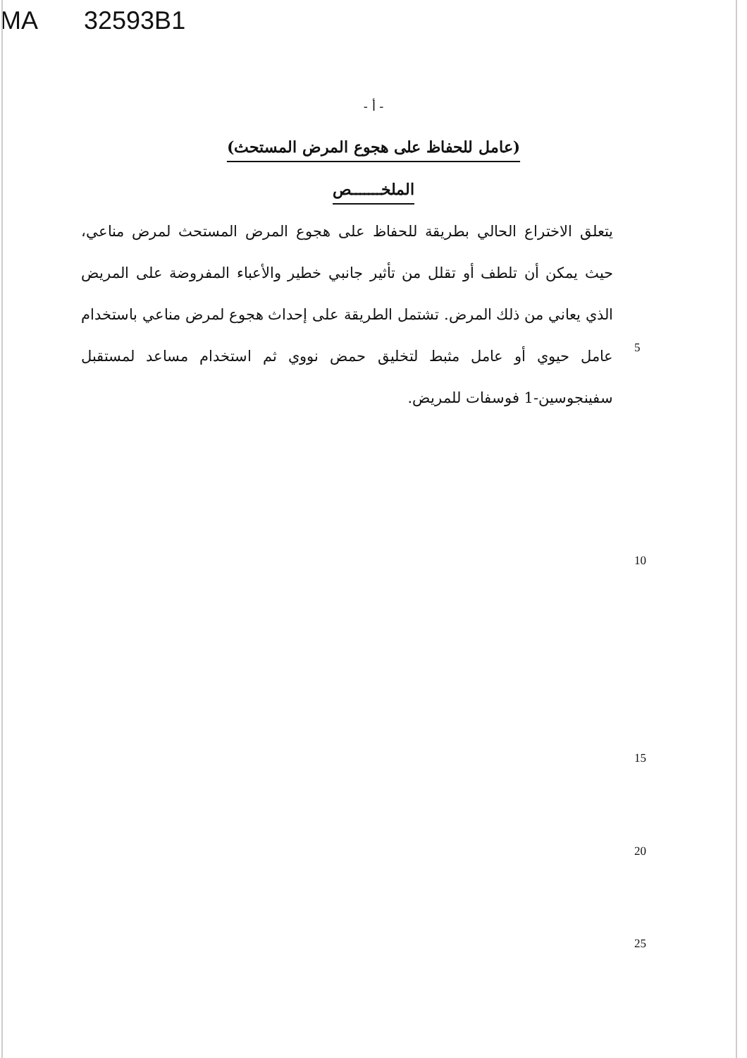MA 32593B1
- أ -
(عامل للحفاظ على هجوع المرض المستحث)
الملخـــــــص
يتعلق الاختراع الحالي بطريقة للحفاظ على هجوع المرض المستحث لمرض مناعي، حيث يمكن أن تلطف أو تقلل من تأثير جانبي خطير والأعباء المفروضة على المريض الذي يعاني من ذلك المرض. تشتمل الطريقة على إحداث هجوع لمرض مناعي باستخدام عامل حيوي أو عامل مثبط لتخليق حمض نووي ثم استخدام مساعد لمستقبل سفينجوسين-1 فوسفات للمريض.
5
10
15
20
25